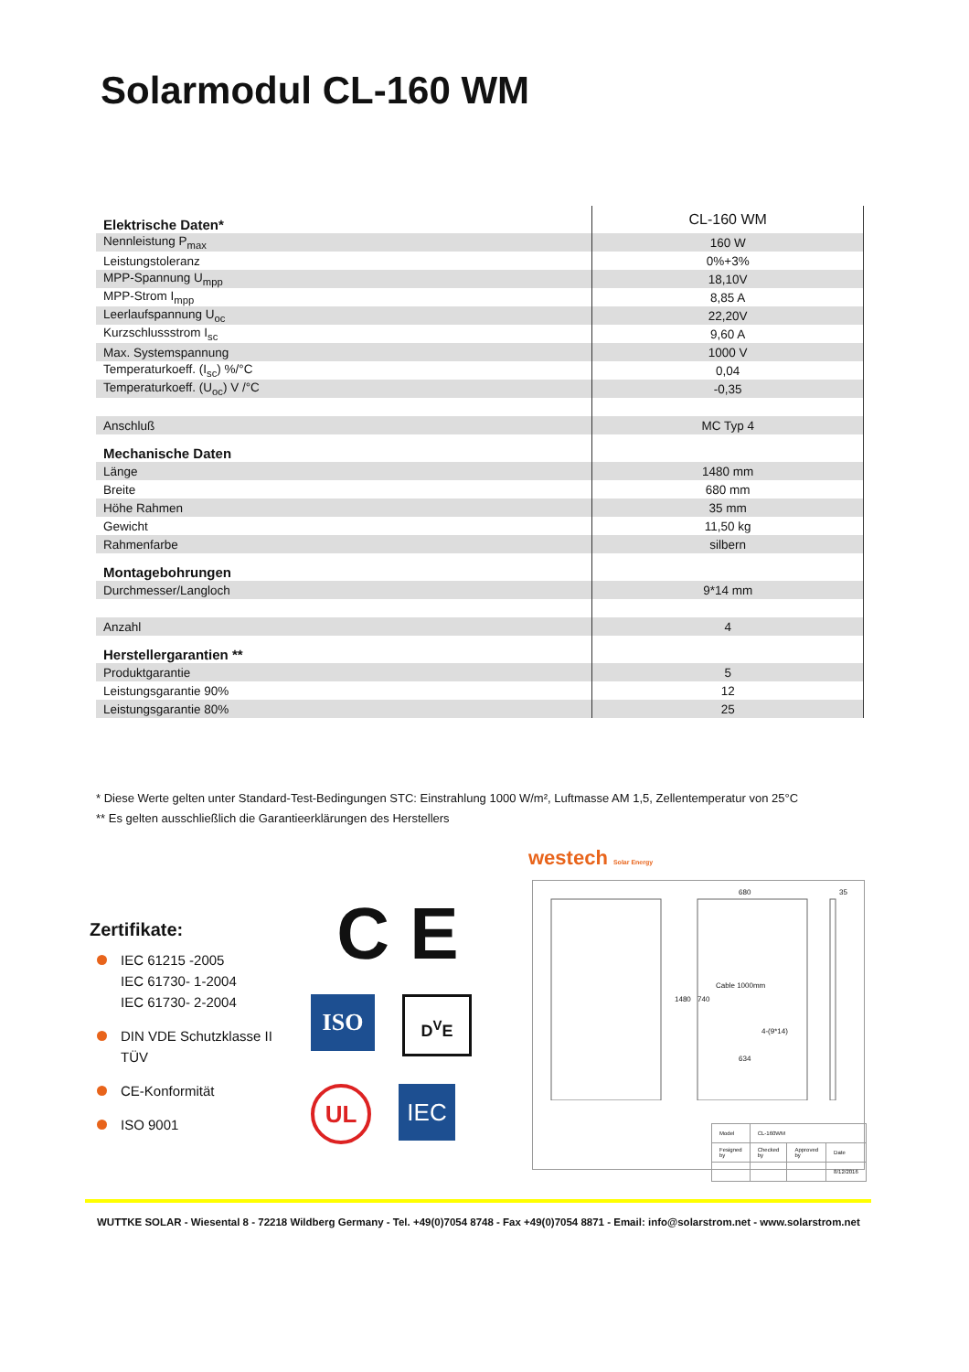Solarmodul CL-160 WM
| Elektrische Daten* | CL-160 WM |
| Nennleistung P<sub>max</sub> | 160 W |
| Leistungstoleranz | 0%+3% |
| MPP-Spannung U<sub>mpp</sub> | 18,10V |
| MPP-Strom I<sub>mpp</sub> | 8,85 A |
| Leerlaufspannung U<sub>oc</sub> | 22,20V |
| Kurzschlussstrom I<sub>sc</sub> | 9,60 A |
| Max. Systemspannung | 1000 V |
| Temperaturkoeff. (I<sub>sc</sub>) %/°C | 0,04 |
| Temperaturkoeff. (U<sub>oc</sub>) V /°C | -0,35 |
| Anschluß | MC Typ 4 |
| Mechanische Daten | |
| Länge | 1480 mm |
| Breite | 680 mm |
| Höhe Rahmen | 35 mm |
| Gewicht | 11,50 kg |
| Rahmenfarbe | silbern |
| Montagebohrungen | |
| Durchmesser/Langloch | 9*14 mm |
| Anzahl | 4 |
| Herstellergarantien ** | |
| Produktgarantie | 5 |
| Leistungsgarantie 90% | 12 |
| Leistungsgarantie 80% | 25 |
* Diese Werte gelten unter Standard-Test-Bedingungen STC: Einstrahlung 1000 W/m², Luftmasse AM 1,5, Zellentemperatur von 25°C
** Es gelten ausschließlich die Garantieerklärungen des Herstellers
Zertifikate:
IEC 61215 -2005
IEC 61730- 1-2004
IEC 61730- 2-2004
DIN VDE Schutzklasse II
TÜV
CE-Konformität
ISO 9001
C E
ISO
D<sup>V</sup>E
UL
IEC
westech Solar Energy
680 35
Cable 1000mm
1480 740
4-(9*14)
634
| Model | CL-160WM | | |
| Fesigned by | Checked by | Approved by | Date |
| | | | 8/12/2016 |
WUTTKE SOLAR - Wiesental 8 - 72218 Wildberg Germany - Tel. +49(0)7054 8748 - Fax +49(0)7054 8871 - Email: info@solarstrom.net - www.solarstrom.net